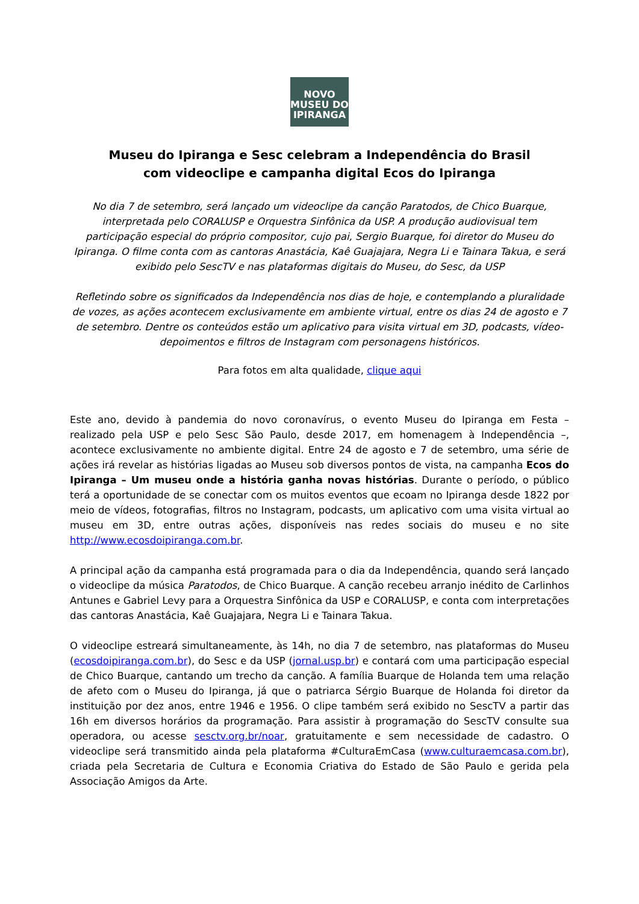NOVO
MUSEU DO
IPIRANGA
Museu do Ipiranga e Sesc celebram a Independência do Brasil
com videoclipe e campanha digital Ecos do Ipiranga
No dia 7 de setembro, será lançado um videoclipe da canção Paratodos, de Chico Buarque, interpretada pelo CORALUSP e Orquestra Sinfônica da USP. A produção audiovisual tem participação especial do próprio compositor, cujo pai, Sergio Buarque, foi diretor do Museu do Ipiranga. O filme conta com as cantoras Anastácia, Kaê Guajajara, Negra Li e Tainara Takua, e será exibido pelo SescTV e nas plataformas digitais do Museu, do Sesc, da USP
Refletindo sobre os significados da Independência nos dias de hoje, e contemplando a pluralidade de vozes, as ações acontecem exclusivamente em ambiente virtual, entre os dias 24 de agosto e 7 de setembro. Dentre os conteúdos estão um aplicativo para visita virtual em 3D, podcasts, vídeo-depoimentos e filtros de Instagram com personagens históricos.
Para fotos em alta qualidade, clique aqui
Este ano, devido à pandemia do novo coronavírus, o evento Museu do Ipiranga em Festa – realizado pela USP e pelo Sesc São Paulo, desde 2017, em homenagem à Independência –, acontece exclusivamente no ambiente digital. Entre 24 de agosto e 7 de setembro, uma série de ações irá revelar as histórias ligadas ao Museu sob diversos pontos de vista, na campanha Ecos do Ipiranga – Um museu onde a história ganha novas histórias. Durante o período, o público terá a oportunidade de se conectar com os muitos eventos que ecoam no Ipiranga desde 1822 por meio de vídeos, fotografias, filtros no Instagram, podcasts, um aplicativo com uma visita virtual ao museu em 3D, entre outras ações, disponíveis nas redes sociais do museu e no site http://www.ecosdoipiranga.com.br.
A principal ação da campanha está programada para o dia da Independência, quando será lançado o videoclipe da música Paratodos, de Chico Buarque. A canção recebeu arranjo inédito de Carlinhos Antunes e Gabriel Levy para a Orquestra Sinfônica da USP e CORALUSP, e conta com interpretações das cantoras Anastácia, Kaê Guajajara, Negra Li e Tainara Takua.
O videoclipe estreará simultaneamente, às 14h, no dia 7 de setembro, nas plataformas do Museu (ecosdoipiranga.com.br), do Sesc e da USP (jornal.usp.br) e contará com uma participação especial de Chico Buarque, cantando um trecho da canção. A família Buarque de Holanda tem uma relação de afeto com o Museu do Ipiranga, já que o patriarca Sérgio Buarque de Holanda foi diretor da instituição por dez anos, entre 1946 e 1956. O clipe também será exibido no SescTV a partir das 16h em diversos horários da programação. Para assistir à programação do SescTV consulte sua operadora, ou acesse sesctv.org.br/noar, gratuitamente e sem necessidade de cadastro. O videoclipe será transmitido ainda pela plataforma #CulturaEmCasa (www.culturaemcasa.com.br), criada pela Secretaria de Cultura e Economia Criativa do Estado de São Paulo e gerida pela Associação Amigos da Arte.